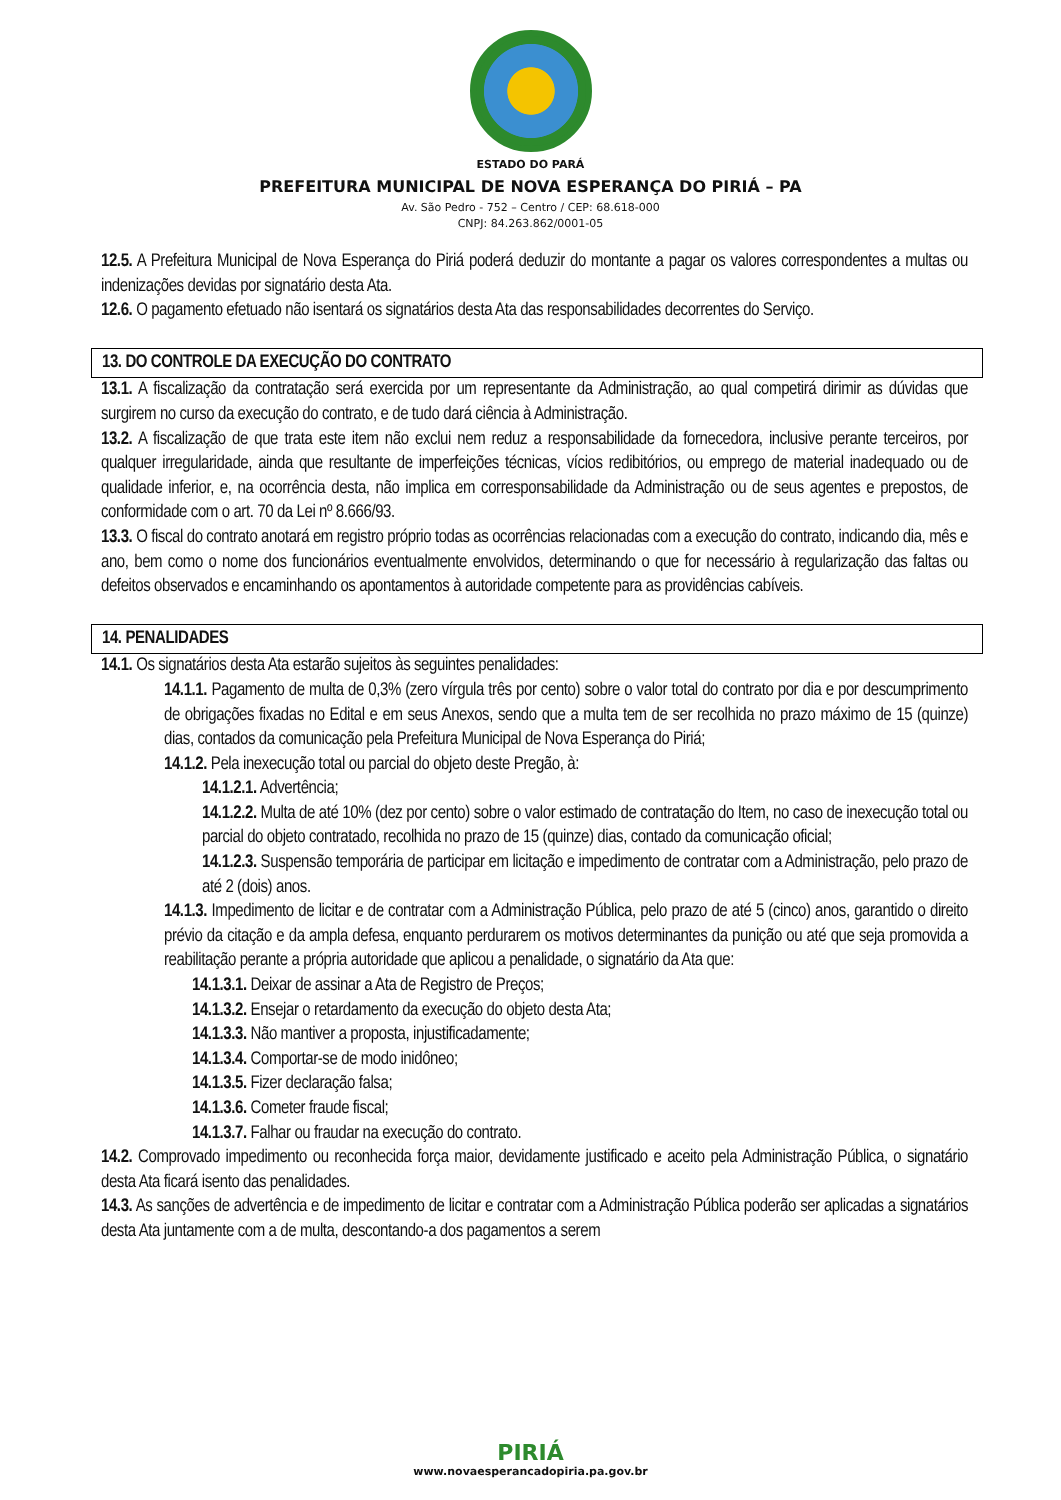ESTADO DO PARÁ
PREFEITURA MUNICIPAL DE NOVA ESPERANÇA DO PIRIÁ – PA
Av. São Pedro - 752 – Centro / CEP: 68.618-000
CNPJ: 84.263.862/0001-05
12.5. A Prefeitura Municipal de Nova Esperança do Piriá poderá deduzir do montante a pagar os valores correspondentes a multas ou indenizações devidas por signatário desta Ata.
12.6. O pagamento efetuado não isentará os signatários desta Ata das responsabilidades decorrentes do Serviço.
13. DO CONTROLE DA EXECUÇÃO DO CONTRATO
13.1. A fiscalização da contratação será exercida por um representante da Administração, ao qual competirá dirimir as dúvidas que surgirem no curso da execução do contrato, e de tudo dará ciência à Administração.
13.2. A fiscalização de que trata este item não exclui nem reduz a responsabilidade da fornecedora, inclusive perante terceiros, por qualquer irregularidade, ainda que resultante de imperfeições técnicas, vícios redibitórios, ou emprego de material inadequado ou de qualidade inferior, e, na ocorrência desta, não implica em corresponsabilidade da Administração ou de seus agentes e prepostos, de conformidade com o art. 70 da Lei nº 8.666/93.
13.3. O fiscal do contrato anotará em registro próprio todas as ocorrências relacionadas com a execução do contrato, indicando dia, mês e ano, bem como o nome dos funcionários eventualmente envolvidos, determinando o que for necessário à regularização das faltas ou defeitos observados e encaminhando os apontamentos à autoridade competente para as providências cabíveis.
14. PENALIDADES
14.1. Os signatários desta Ata estarão sujeitos às seguintes penalidades:
14.1.1. Pagamento de multa de 0,3% (zero vírgula três por cento) sobre o valor total do contrato por dia e por descumprimento de obrigações fixadas no Edital e em seus Anexos, sendo que a multa tem de ser recolhida no prazo máximo de 15 (quinze) dias, contados da comunicação pela Prefeitura Municipal de Nova Esperança do Piriá;
14.1.2. Pela inexecução total ou parcial do objeto deste Pregão, à:
14.1.2.1. Advertência;
14.1.2.2. Multa de até 10% (dez por cento) sobre o valor estimado de contratação do Item, no caso de inexecução total ou parcial do objeto contratado, recolhida no prazo de 15 (quinze) dias, contado da comunicação oficial;
14.1.2.3. Suspensão temporária de participar em licitação e impedimento de contratar com a Administração, pelo prazo de até 2 (dois) anos.
14.1.3. Impedimento de licitar e de contratar com a Administração Pública, pelo prazo de até 5 (cinco) anos, garantido o direito prévio da citação e da ampla defesa, enquanto perdurarem os motivos determinantes da punição ou até que seja promovida a reabilitação perante a própria autoridade que aplicou a penalidade, o signatário da Ata que:
14.1.3.1. Deixar de assinar a Ata de Registro de Preços;
14.1.3.2. Ensejar o retardamento da execução do objeto desta Ata;
14.1.3.3. Não mantiver a proposta, injustificadamente;
14.1.3.4. Comportar-se de modo inidôneo;
14.1.3.5. Fizer declaração falsa;
14.1.3.6. Cometer fraude fiscal;
14.1.3.7. Falhar ou fraudar na execução do contrato.
14.2. Comprovado impedimento ou reconhecida força maior, devidamente justificado e aceito pela Administração Pública, o signatário desta Ata ficará isento das penalidades.
14.3. As sanções de advertência e de impedimento de licitar e contratar com a Administração Pública poderão ser aplicadas a signatários desta Ata juntamente com a de multa, descontando-a dos pagamentos a serem
PIRIÁ
www.novaesperancadopiria.pa.gov.br